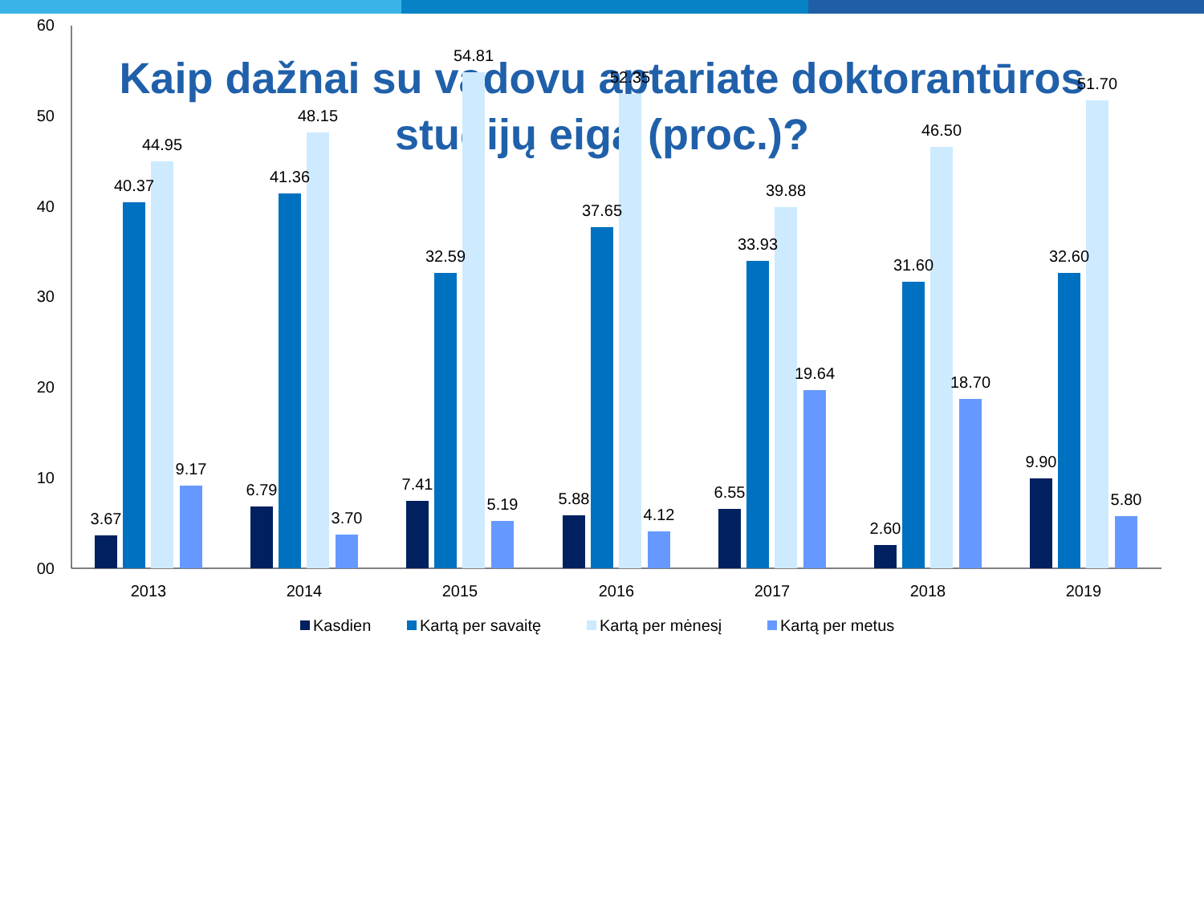Kaip dažnai su vadovu aptariate doktorantūros
studijų eigą (proc.)?
60
50
40
30
20
10
00
2013
2014
2015
2016
2017
2018
2019
3.67
40.37
44.95
9.17
6.79
41.36
48.15
3.70
7.41
32.59
54.81
5.19
5.88
37.65
52.35
4.12
6.55
33.93
39.88
19.64
2.60
31.60
46.50
18.70
9.90
32.60
51.70
5.80
Kasdien
Kartą per savaitę
Kartą per mėnesį
Kartą per metus